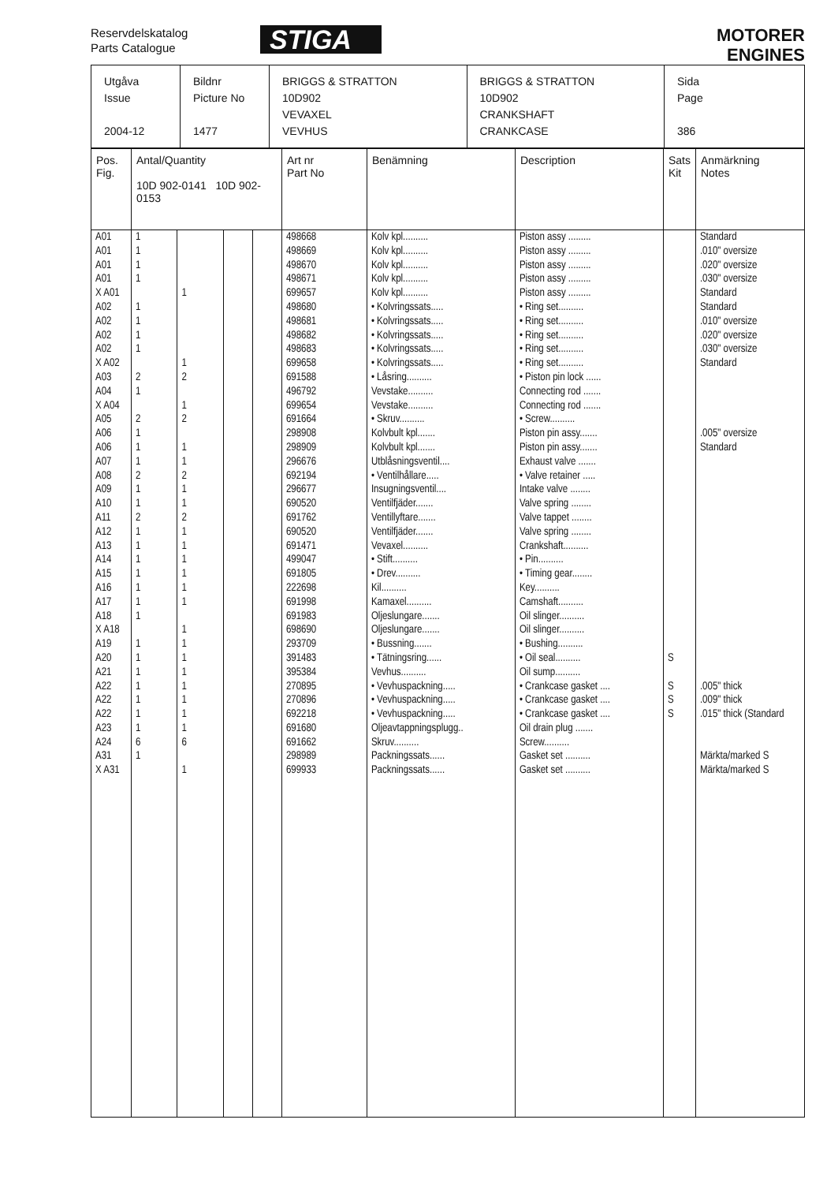Reservdelskatalog
Parts Catalogue
STIGA
MOTORER
ENGINES
| Utgåva Issue 2004-12 | Bildnr Picture No 1477 | BRIGGS & STRATTON 10D902 VEVAXEL VEVHUS | BRIGGS & STRATTON 10D902 CRANKSHAFT CRANKCASE | Sida Page 386 |
| Pos. Fig. | Antal/Quantity 10D 902-0141 10D 902-0153 | | | | Art nr Part No | Benämning | Description | Sats Kit | Anmärkning Notes |
| --- | --- | --- | --- | --- | --- | --- | --- | --- | --- |
| A01 | 1 | | | | 498668 | Kolv kpl.......... | Piston assy ......... | | Standard |
| A01 | 1 | | | | 498669 | Kolv kpl.......... | Piston assy ......... | | .010" oversize |
| A01 | 1 | | | | 498670 | Kolv kpl.......... | Piston assy ......... | | .020" oversize |
| A01 | 1 | | | | 498671 | Kolv kpl.......... | Piston assy ......... | | .030" oversize |
| X A01 | | 1 | | | 699657 | Kolv kpl.......... | Piston assy ......... | | Standard |
| A02 | 1 | | | | 498680 | • Kolvringssats..... | • Ring set.......... | | Standard |
| A02 | 1 | | | | 498681 | • Kolvringssats..... | • Ring set.......... | | .010" oversize |
| A02 | 1 | | | | 498682 | • Kolvringssats..... | • Ring set.......... | | .020" oversize |
| A02 | 1 | | | | 498683 | • Kolvringssats..... | • Ring set.......... | | .030" oversize |
| X A02 | | 1 | | | 699658 | • Kolvringssats..... | • Ring set.......... | | Standard |
| A03 | 2 | 2 | | | 691588 | • Låsring.......... | • Piston pin lock ...... | | |
| A04 | 1 | | | | 496792 | Vevstake.......... | Connecting rod ....... | | |
| X A04 | | 1 | | | 699654 | Vevstake.......... | Connecting rod ....... | | |
| A05 | 2 | 2 | | | 691664 | • Skruv.......... | • Screw.......... | | |
| A06 | 1 | | | | 298908 | Kolvbult kpl....... | Piston pin assy....... | | .005" oversize |
| A06 | 1 | 1 | | | 298909 | Kolvbult kpl....... | Piston pin assy....... | | Standard |
| A07 | 1 | 1 | | | 296676 | Utblåsningsventil.... | Exhaust valve ....... | | |
| A08 | 2 | 2 | | | 692194 | • Ventilhållare..... | • Valve retainer ..... | | |
| A09 | 1 | 1 | | | 296677 | Insugningsventil.... | Intake valve ........ | | |
| A10 | 1 | 1 | | | 690520 | Ventilfjäder....... | Valve spring ........ | | |
| A11 | 2 | 2 | | | 691762 | Ventillyftare....... | Valve tappet ........ | | |
| A12 | 1 | 1 | | | 690520 | Ventilfjäder....... | Valve spring ........ | | |
| A13 | 1 | 1 | | | 691471 | Vevaxel.......... | Crankshaft.......... | | |
| A14 | 1 | 1 | | | 499047 | • Stift.......... | • Pin.......... | | |
| A15 | 1 | 1 | | | 691805 | • Drev.......... | • Timing gear........ | | |
| A16 | 1 | 1 | | | 222698 | Kil.......... | Key.......... | | |
| A17 | 1 | 1 | | | 691998 | Kamaxel.......... | Camshaft.......... | | |
| A18 | 1 | | | | 691983 | Oljeslungare....... | Oil slinger.......... | | |
| X A18 | | 1 | | | 698690 | Oljeslungare....... | Oil slinger.......... | | |
| A19 | 1 | 1 | | | 293709 | • Bussning....... | • Bushing.......... | | |
| A20 | 1 | 1 | | | 391483 | • Tätningsring...... | • Oil seal.......... | S | |
| A21 | 1 | 1 | | | 395384 | Vevhus.......... | Oil sump.......... | | |
| A22 | 1 | 1 | | | 270895 | • Vevhuspackning..... | • Crankcase gasket .... | S | .005" thick |
| A22 | 1 | 1 | | | 270896 | • Vevhuspackning..... | • Crankcase gasket .... | S | .009" thick |
| A22 | 1 | 1 | | | 692218 | • Vevhuspackning..... | • Crankcase gasket .... | S | .015" thick (Standard |
| A23 | 1 | 1 | | | 691680 | Oljeavtappningsplugg.. | Oil drain plug ....... | | |
| A24 | 6 | 6 | | | 691662 | Skruv.......... | Screw.......... | | |
| A31 | 1 | | | | 298989 | Packningssats...... | Gasket set .......... | | Märkta/marked S |
| X A31 | | 1 | | | 699933 | Packningssats...... | Gasket set .......... | | Märkta/marked S |